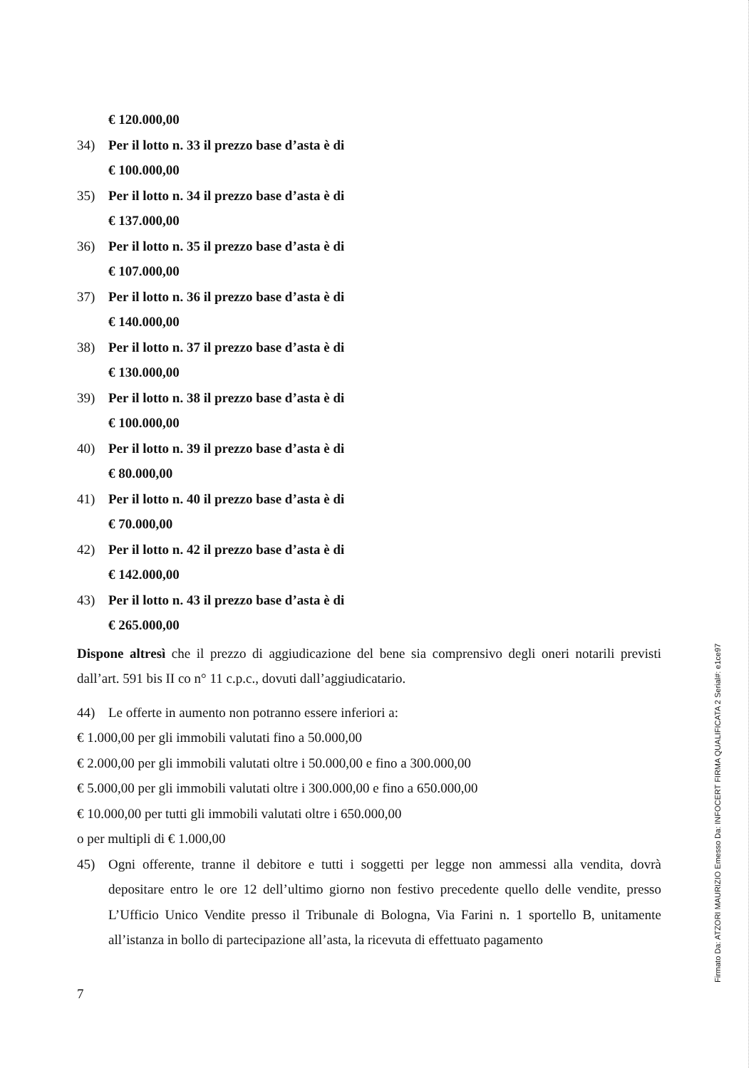€ 120.000,00
34) Per il lotto n. 33 il prezzo base d’asta è di
€ 100.000,00
35) Per il lotto n. 34 il prezzo base d’asta è di
€ 137.000,00
36) Per il lotto n. 35 il prezzo base d’asta è di
€ 107.000,00
37) Per il lotto n. 36 il prezzo base d’asta è di
€ 140.000,00
38) Per il lotto n. 37 il prezzo base d’asta è di
€ 130.000,00
39) Per il lotto n. 38 il prezzo base d’asta è di
€ 100.000,00
40) Per il lotto n. 39 il prezzo base d’asta è di
€ 80.000,00
41) Per il lotto n. 40 il prezzo base d’asta è di
€ 70.000,00
42) Per il lotto n. 42 il prezzo base d’asta è di
€ 142.000,00
43) Per il lotto n. 43 il prezzo base d’asta è di
€ 265.000,00
Dispone altresì che il prezzo di aggiudicazione del bene sia comprensivo degli oneri notarili previsti dall’art. 591 bis II co n° 11 c.p.c., dovuti dall’aggiudicatario.
44) Le offerte in aumento non potranno essere inferiori a:
€ 1.000,00 per gli immobili valutati fino a 50.000,00
€ 2.000,00 per gli immobili valutati oltre i 50.000,00 e fino a 300.000,00
€ 5.000,00 per gli immobili valutati oltre i 300.000,00 e fino a 650.000,00
€ 10.000,00 per tutti gli immobili valutati oltre i 650.000,00
o per multipli di € 1.000,00
45)
Ogni offerente, tranne il debitore e tutti i soggetti per legge non ammessi alla vendita, dovrà depositare entro le ore 12 dell’ultimo giorno non festivo precedente quello delle vendite, presso L’Ufficio Unico Vendite presso il Tribunale di Bologna, Via Farini n. 1 sportello B, unitamente all’istanza in bollo di partecipazione all’asta, la ricevuta di effettuato pagamento
7
Firmato Da: ATZORI MAURIZIO Emesso Da: INFOCERT FIRMA QUALIFICATA 2 Serial#: e1ce97